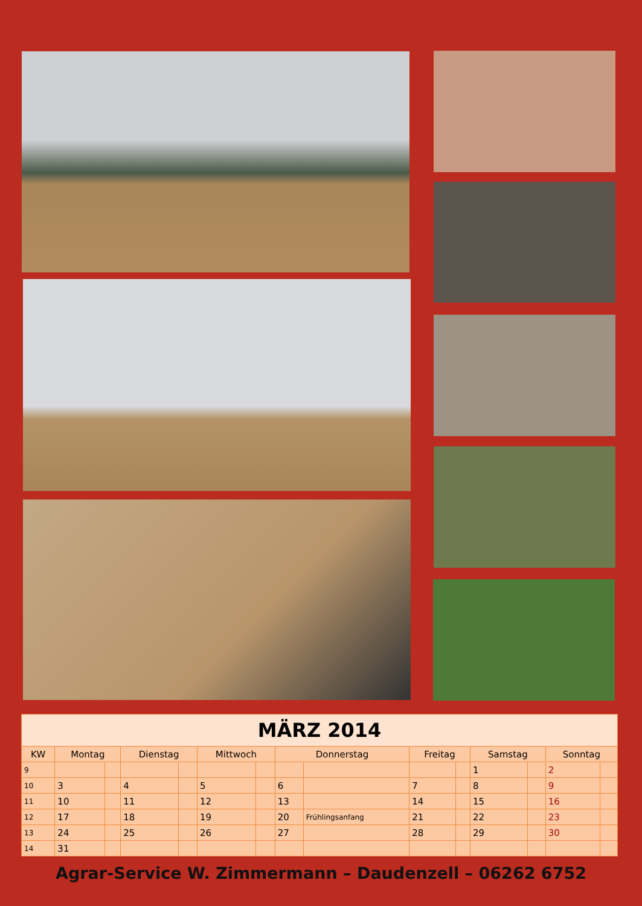| MÄRZ 2014 | | | | | | | | | | | | | | |
| KW | Montag | | Dienstag | | Mittwoch | | Donnerstag | | Freitag | | Samstag | | Sonntag | |
| 9 | | | | | | | | | | | 1 | | 2 | |
| 10 | 3 | | 4 | | 5 | | 6 | | 7 | | 8 | | 9 | |
| 11 | 10 | | 11 | | 12 | | 13 | | 14 | | 15 | | 16 | |
| 12 | 17 | | 18 | | 19 | | 20 | Frühlingsanfang | 21 | | 22 | | 23 | |
| 13 | 24 | | 25 | | 26 | | 27 | | 28 | | 29 | | 30 | |
| 14 | 31 | | | | | | | | | | | | | |
Agrar-Service W. Zimmermann – Daudenzell – 06262 6752